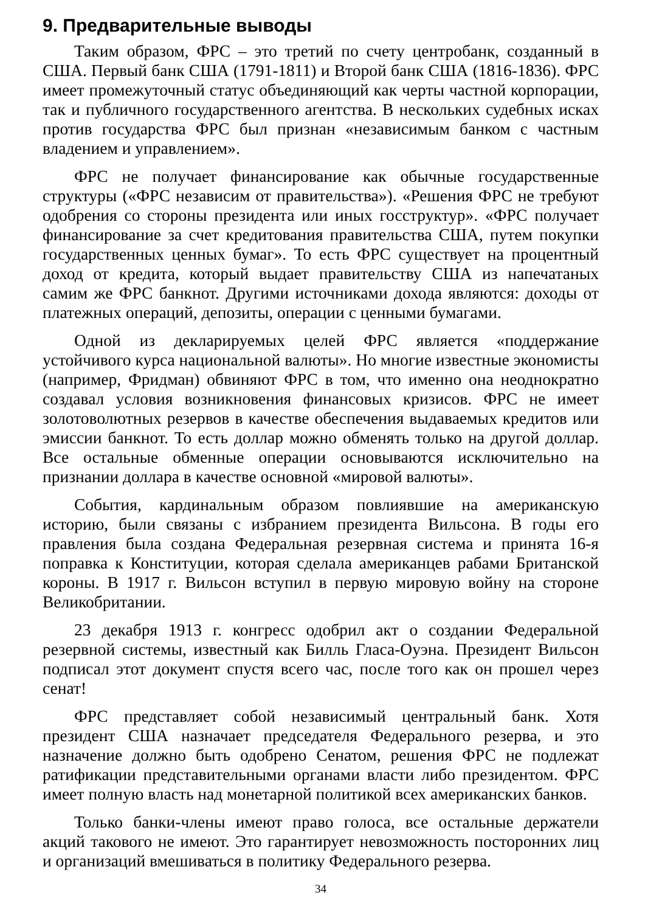9. Предварительные выводы
Таким образом, ФРС – это третий по счету центробанк, созданный в США. Первый банк США (1791-1811) и Второй банк США (1816-1836). ФРС имеет промежуточный статус объединяющий как черты частной корпорации, так и публичного государственного агентства. В нескольких судебных исках против государства ФРС был признан «независимым банком с частным владением и управлением».
ФРС не получает финансирование как обычные государственные структуры («ФРС независим от правительства»). «Решения ФРС не требуют одобрения со стороны президента или иных госструктур». «ФРС получает финансирование за счет кредитования правительства США, путем покупки государственных ценных бумаг». То есть ФРС существует на процентный доход от кредита, который выдает правительству США из напечатаных самим же ФРС банкнот. Другими источниками дохода являются: доходы от платежных операций, депозиты, операции с ценными бумагами.
Одной из декларируемых целей ФРС является «поддержание устойчивого курса национальной валюты». Но многие известные экономисты (например, Фридман) обвиняют ФРС в том, что именно она неоднократно создавал условия возникновения финансовых кризисов. ФРС не имеет золотоволютных резервов в качестве обеспечения выдаваемых кредитов или эмиссии банкнот. То есть доллар можно обменять только на другой доллар. Все остальные обменные операции основываются исключительно на признании доллара в качестве основной «мировой валюты».
События, кардинальным образом повлиявшие на американскую историю, были связаны с избранием президента Вильсона. В годы его правления была создана Федеральная резервная система и принята 16-я поправка к Конституции, которая сделала американцев рабами Британской короны. В 1917 г. Вильсон вступил в первую мировую войну на стороне Великобритании.
23 декабря 1913 г. конгресс одобрил акт о создании Федеральной резервной системы, известный как Билль Гласа-Оуэна. Президент Вильсон подписал этот документ спустя всего час, после того как он прошел через сенат!
ФРС представляет собой независимый центральный банк. Хотя президент США назначает председателя Федерального резерва, и это назначение должно быть одобрено Сенатом, решения ФРС не подлежат ратификации представительными органами власти либо президентом. ФРС имеет полную власть над монетарной политикой всех американских банков.
Только банки-члены имеют право голоса, все остальные держатели акций такового не имеют. Это гарантирует невозможность посторонних лиц и организаций вмешиваться в политику Федерального резерва.
34